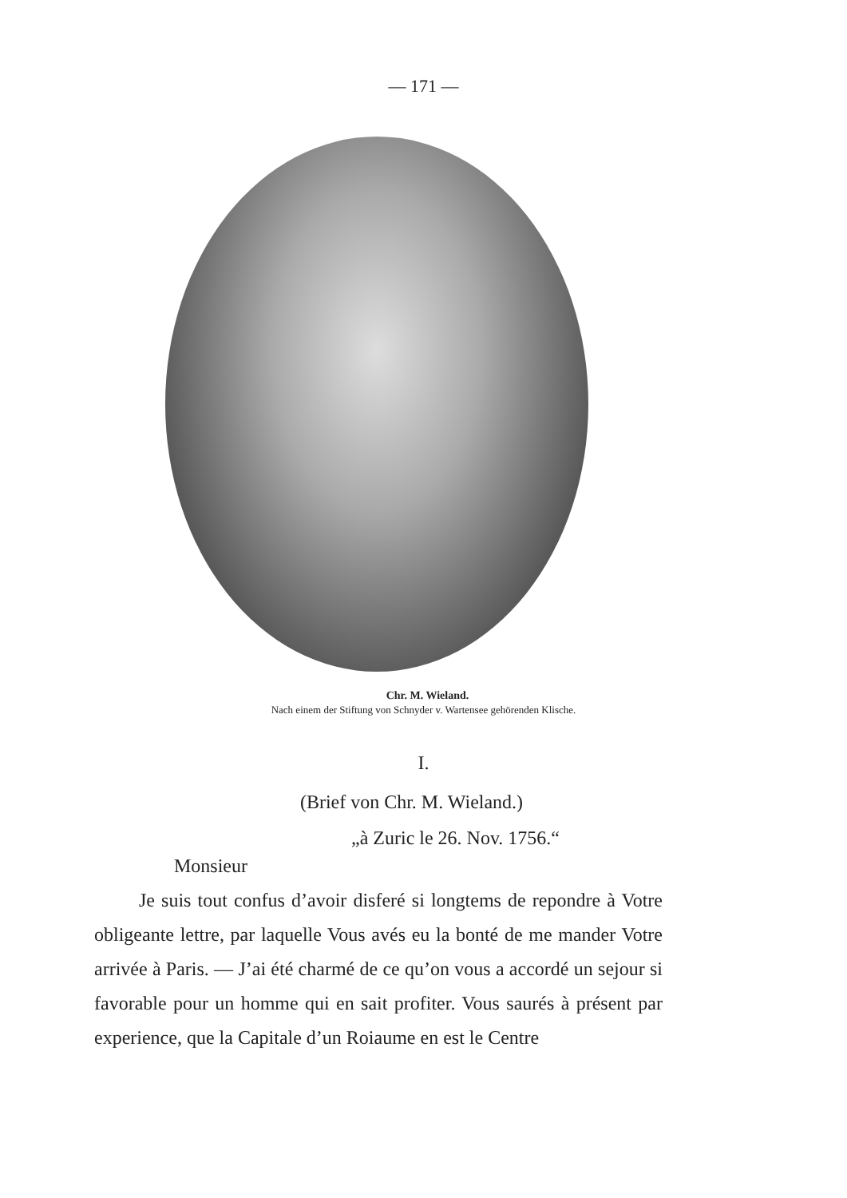— 171 —
Chr. M. Wieland.
Nach einem der Stiftung von Schnyder v. Wartensee gehörenden Klische.
I.
(Brief von Chr. M. Wieland.)
„à Zuric le 26. Nov. 1756.“
Monsieur
Je suis tout confus d’avoir disferé si longtems de repondre à Votre obligeante lettre, par laquelle Vous avés eu la bonté de me mander Votre arrivée à Paris. — J’ai été charmé de ce qu’on vous a accordé un sejour si favorable pour un homme qui en sait profiter. Vous saurés à présent par experience, que la Capitale d’un Roiaume en est le Centre